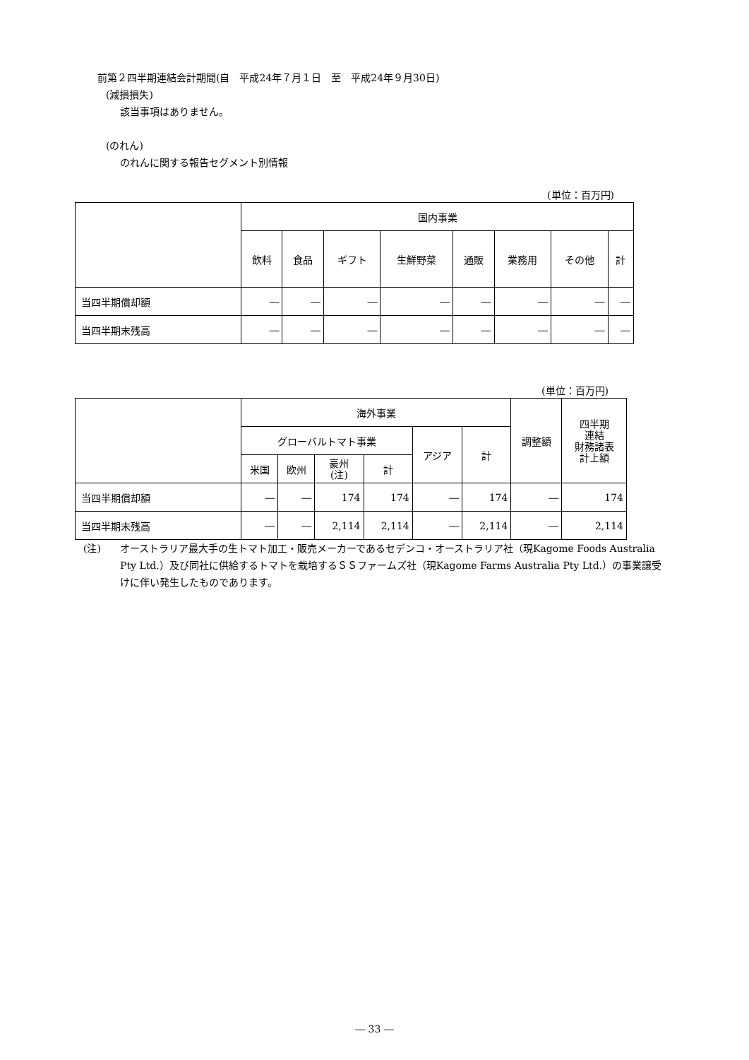前第２四半期連結会計期間(自　平成24年７月１日　至　平成24年９月30日)
(減損損失)
該当事項はありません。
(のれん)
のれんに関する報告セグメント別情報
(単位：百万円)
| | 国内事業 | | | | | | | |
| --- | --- | --- | --- | --- | --- | --- | --- | --- |
| | 飲料 | 食品 | ギフト | 生鮮野菜 | 通販 | 業務用 | その他 | 計 |
| 当四半期償却額 | ― | ― | ― | ― | ― | ― | ― | ― |
| 当四半期末残高 | ― | ― | ― | ― | ― | ― | ― | ― |
(単位：百万円)
| | 海外事業 | | | | | | 調整額 | 四半期 連結 財務諸表 計上額 |
| --- | --- | --- | --- | --- | --- | --- | --- | --- |
| | グローバルトマト事業 | | | | アジア | 計 | | |
| | 米国 | 欧州 | 豪州 (注) | 計 | | | | |
| 当四半期償却額 | ― | ― | 174 | 174 | ― | 174 | ― | 174 |
| 当四半期末残高 | ― | ― | 2,114 | 2,114 | ― | 2,114 | ― | 2,114 |
(注) オーストラリア最大手の生トマト加工・販売メーカーであるセデンコ・オーストラリア社（現Kagome Foods Australia Pty Ltd.）及び同社に供給するトマトを栽培するＳＳファームズ社（現Kagome Farms Australia Pty Ltd.）の事業譲受けに伴い発生したものであります。
― 33 ―